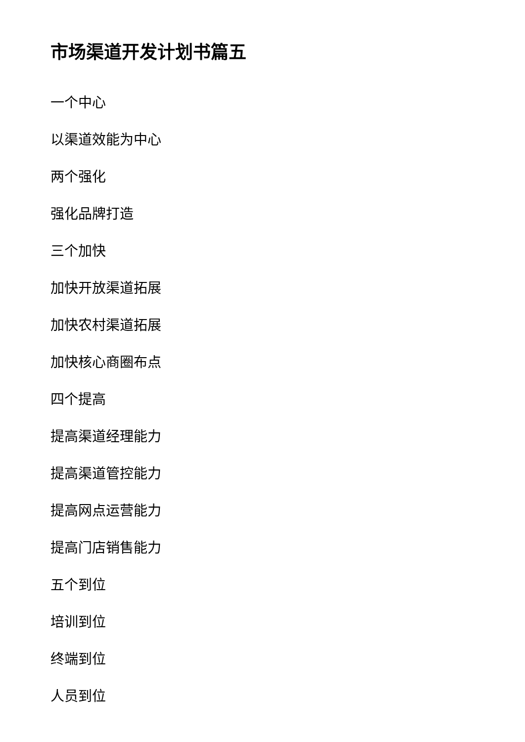市场渠道开发计划书篇五
一个中心
以渠道效能为中心
两个强化
强化品牌打造
三个加快
加快开放渠道拓展
加快农村渠道拓展
加快核心商圈布点
四个提高
提高渠道经理能力
提高渠道管控能力
提高网点运营能力
提高门店销售能力
五个到位
培训到位
终端到位
人员到位